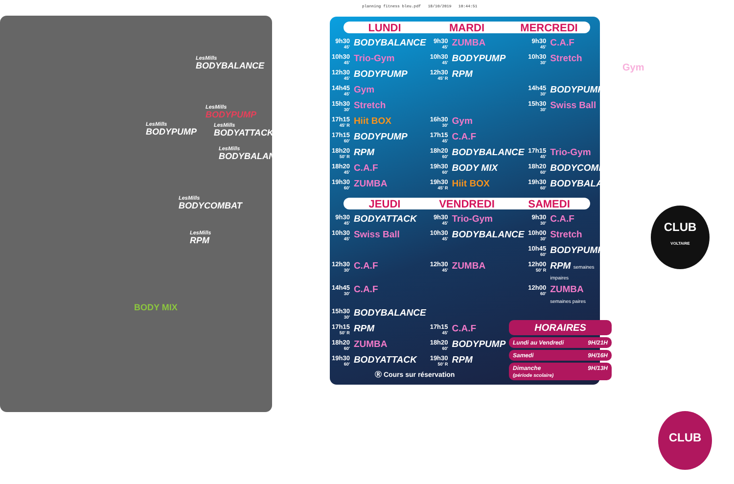LesMills
BODYBALANCE
LesMills
BODYPUMP
LesMills
BODYPUMP
LesMills
BODYATTACK
LesMills
BODYBALANCE
LesMills
BODYCOMBAT
LesMills
RPM
BODY MIX
planning fitness bleu.pdf 18/10/2019 10:44:51
LUNDI MARDI MERCREDI
| 9h30 45' | BODYBALANCE | 9h30 45' | ZUMBA | 9h30 45' | C.A.F |
| 10h30 45' | Trio-Gym | 10h30 45' | BODYPUMP | 10h30 30' | Stretch |
| 12h30 45' | BODYPUMP | 12h30 45' R | RPM | | |
| 14h45 45' | Gym | | | 14h45 30' | BODYPUMP |
| 15h30 30' | Stretch | | | 15h30 30' | Swiss Ball |
| 17h15 45' R | Hiit BOX | 16h30 30' | Gym | | |
| 17h15 60' | BODYPUMP | 17h15 45' | C.A.F | | |
| 18h20 50' R | RPM | 18h20 60' | BODYBALANCE | 17h15 45' | Trio-Gym |
| 18h20 45' | C.A.F | 19h30 60' | BODY MIX | 18h20 60' | BODYCOMBAT |
| 19h30 60' | ZUMBA | 19h30 45' R | Hiit BOX | 19h30 60' | BODYBALANCE |
JEUDI VENDREDI SAMEDI
| 9h30 45' | BODYATTACK | 9h30 45' | Trio-Gym | 9h30 30' | C.A.F |
| 10h30 45' | Swiss Ball | 10h30 45' | BODYBALANCE | 10h00 30' | Stretch |
| | | | | 10h45 60' | BODYPUMP |
| 12h30 30' | C.A.F | 12h30 45' | ZUMBA | 12h00 50' R | RPM semaines impaires |
| 14h45 30' | C.A.F | | | 12h00 60' | ZUMBA semaines paires |
| 15h30 30' | BODYBALANCE | | | | |
| 17h15 50' R | RPM | 17h15 45' | C.A.F | | |
| 18h20 60' | ZUMBA | 18h20 60' | BODYPUMP | | |
| 19h30 60' | BODYATTACK | 19h30 50' R | RPM | | |
Ⓡ Cours sur réservation
HORAIRES
Lundi au Vendredi 9H/21H
Samedi 9H/16H
Dimanche
(période scolaire) 9H/13H
Gym
CLUB
VOLTAIRE
CLUB